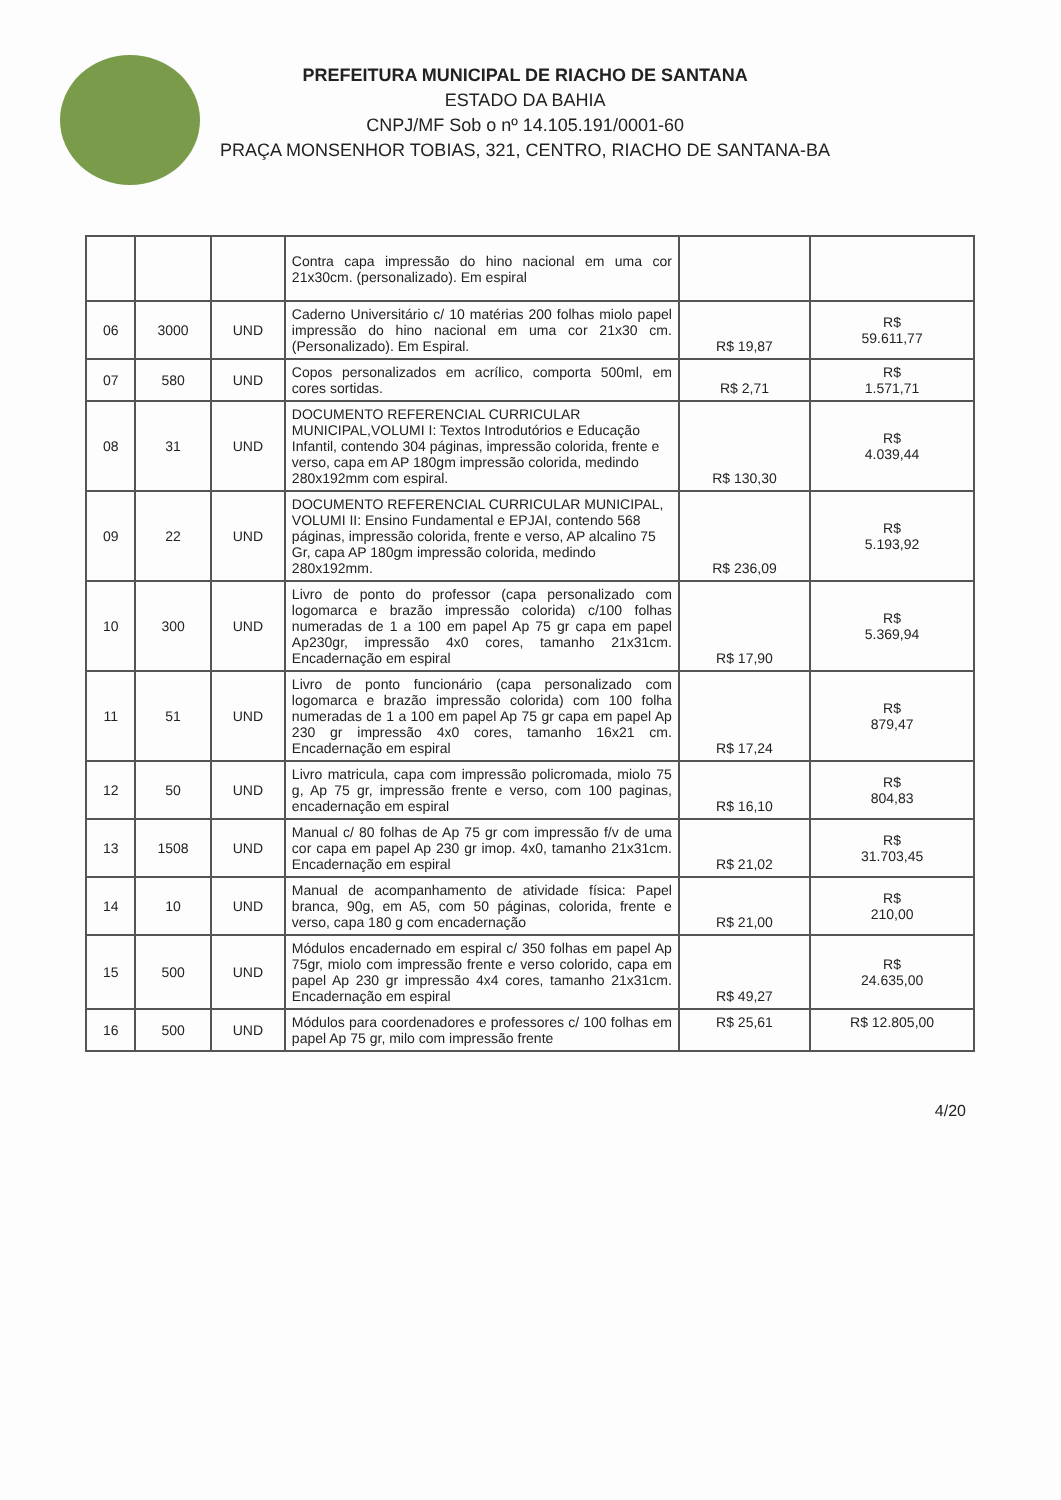PREFEITURA MUNICIPAL DE RIACHO DE SANTANA
ESTADO DA BAHIA
CNPJ/MF Sob o nº 14.105.191/0001-60
PRAÇA MONSENHOR TOBIAS, 321, CENTRO, RIACHO DE SANTANA-BA
| | | | Contra capa impressão do hino nacional em uma cor 21x30cm. (personalizado). Em espiral | | |
| 06 | 3000 | UND | Caderno Universitário c/ 10 matérias 200 folhas miolo papel impressão do hino nacional em uma cor 21x30 cm. (Personalizado). Em Espiral. | R$ 19,87 | R$ 59.611,77 |
| 07 | 580 | UND | Copos personalizados em acrílico, comporta 500ml, em cores sortidas. | R$ 2,71 | R$ 1.571,71 |
| 08 | 31 | UND | DOCUMENTO REFERENCIAL CURRICULAR MUNICIPAL,VOLUMI I: Textos Introdutórios e Educação Infantil, contendo 304 páginas, impressão colorida, frente e verso, capa em AP 180gm impressão colorida, medindo 280x192mm com espiral. | R$ 130,30 | R$ 4.039,44 |
| 09 | 22 | UND | DOCUMENTO REFERENCIAL CURRICULAR MUNICIPAL, VOLUMI II: Ensino Fundamental e EPJAI, contendo 568 páginas, impressão colorida, frente e verso, AP alcalino 75 Gr, capa AP 180gm impressão colorida, medindo 280x192mm. | R$ 236,09 | R$ 5.193,92 |
| 10 | 300 | UND | Livro de ponto do professor (capa personalizado com logomarca e brazão impressão colorida) c/100 folhas numeradas de 1 a 100 em papel Ap 75 gr capa em papel Ap230gr, impressão 4x0 cores, tamanho 21x31cm. Encadernação em espiral | R$ 17,90 | R$ 5.369,94 |
| 11 | 51 | UND | Livro de ponto funcionário (capa personalizado com logomarca e brazão impressão colorida) com 100 folha numeradas de 1 a 100 em papel Ap 75 gr capa em papel Ap 230 gr impressão 4x0 cores, tamanho 16x21 cm. Encadernação em espiral | R$ 17,24 | R$ 879,47 |
| 12 | 50 | UND | Livro matricula, capa com impressão policromada, miolo 75 g, Ap 75 gr, impressão frente e verso, com 100 paginas, encadernação em espiral | R$ 16,10 | R$ 804,83 |
| 13 | 1508 | UND | Manual c/ 80 folhas de Ap 75 gr com impressão f/v de uma cor capa em papel Ap 230 gr imop. 4x0, tamanho 21x31cm. Encadernação em espiral | R$ 21,02 | R$ 31.703,45 |
| 14 | 10 | UND | Manual de acompanhamento de atividade física: Papel branca, 90g, em A5, com 50 páginas, colorida, frente e verso, capa 180 g com encadernação | R$ 21,00 | R$ 210,00 |
| 15 | 500 | UND | Módulos encadernado em espiral c/ 350 folhas em papel Ap 75gr, miolo com impressão frente e verso colorido, capa em papel Ap 230 gr impressão 4x4 cores, tamanho 21x31cm. Encadernação em espiral | R$ 49,27 | R$ 24.635,00 |
| 16 | 500 | UND | Módulos para coordenadores e professores c/ 100 folhas em papel Ap 75 gr, milo com impressão frente | R$ 25,61 | R$ 12.805,00 |
4/20